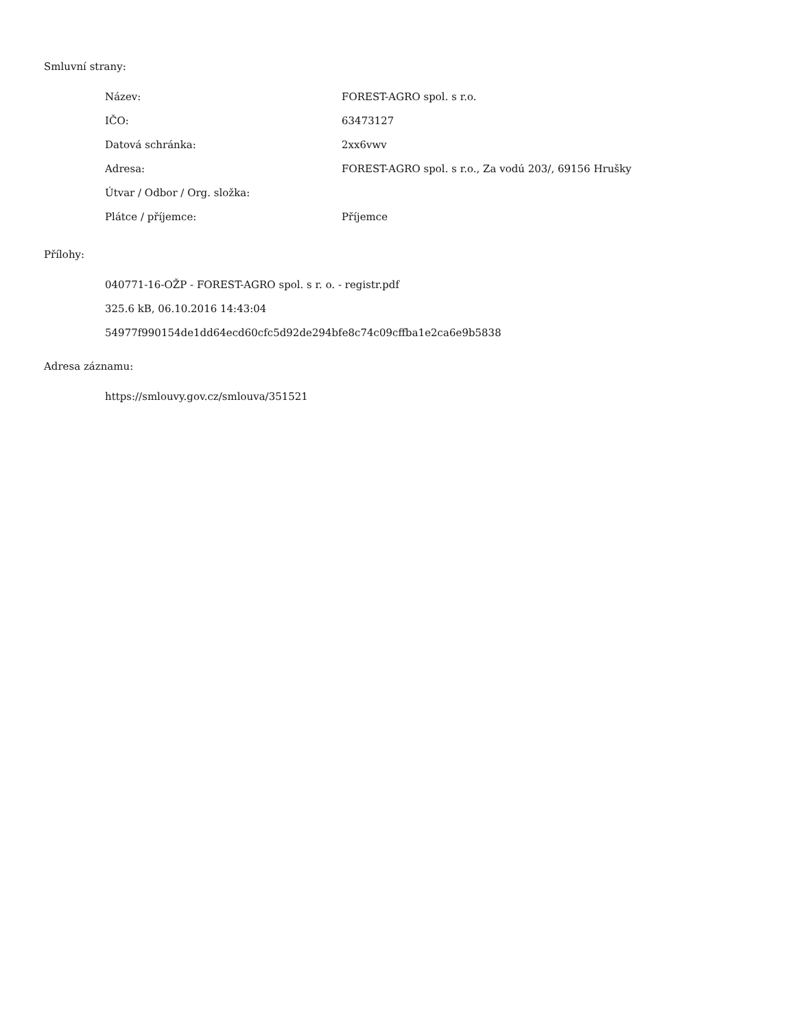Smluvní strany:
| Název: | FOREST-AGRO spol. s r.o. |
| IČO: | 63473127 |
| Datová schránka: | 2xx6vwv |
| Adresa: | FOREST-AGRO spol. s r.o., Za vodú 203/, 69156 Hrušky |
| Útvar / Odbor / Org. složka: | |
| Plátce / příjemce: | Příjemce |
Přílohy:
040771-16-OŽP - FOREST-AGRO spol. s r. o. - registr.pdf
325.6 kB, 06.10.2016 14:43:04
54977f990154de1dd64ecd60cfc5d92de294bfe8c74c09cffba1e2ca6e9b5838
Adresa záznamu:
https://smlouvy.gov.cz/smlouva/351521